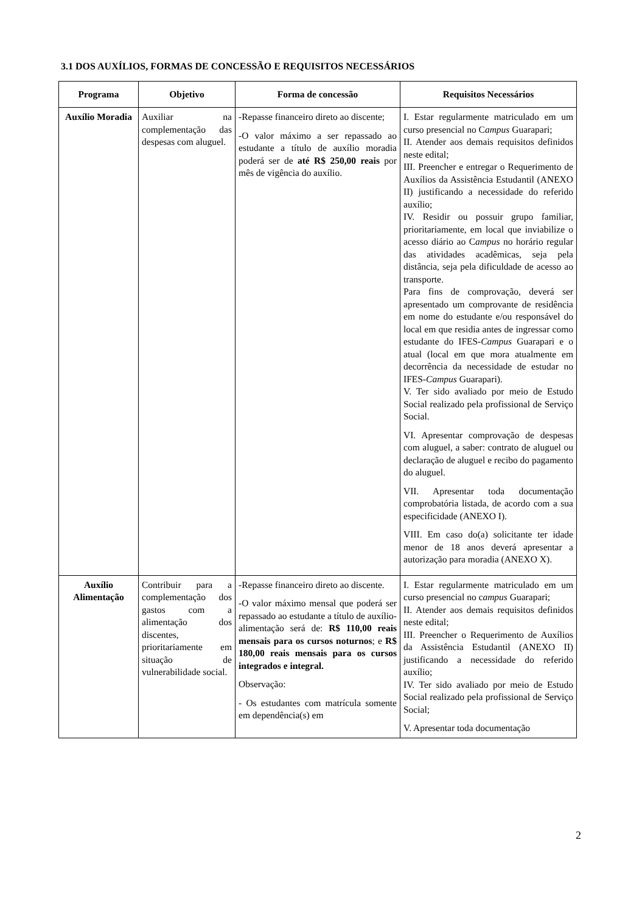3.1 DOS AUXÍLIOS, FORMAS DE CONCESSÃO E REQUISITOS NECESSÁRIOS
| Programa | Objetivo | Forma de concessão | Requisitos Necessários |
| --- | --- | --- | --- |
| Auxílio Moradia | Auxiliar na complementação das despesas com aluguel. | -Repasse financeiro direto ao discente; -O valor máximo a ser repassado ao estudante a título de auxílio moradia poderá ser de até R$ 250,00 reais por mês de vigência do auxílio. | I. Estar regularmente matriculado em um curso presencial no C ampus Guarapari; II. Atender aos demais requisitos definidos neste edital; III. Preencher e entregar o Requerimento de Auxílios da Assistência Estudantil (ANEXO II) justificando a necessidade do referido auxílio; IV. Residir ou possuir grupo familiar, prioritariamente, em local que inviabilize o acesso diário ao C ampus no horário regular das atividades acadêmicas, seja pela distância, seja pela dificuldade de acesso ao transporte. Para fins de comprovação, deverá ser apresentado um comprovante de residência em nome do estudante e/ou responsável do local em que residia antes de ingressar como estudante do IFES- Campus Guarapari e o atual (local em que mora atualmente em decorrência da necessidade de estudar no IFES- Campus Guarapari). V. Ter sido avaliado por meio de Estudo Social realizado pela profissional de Serviço Social. VI. Apresentar comprovação de despesas com aluguel, a saber: contrato de aluguel ou declaração de aluguel e recibo do pagamento do aluguel. VII. Apresentar toda documentação comprobatória listada, de acordo com a sua especificidade (ANEXO I). VIII. Em caso do(a) solicitante ter idade menor de 18 anos deverá apresentar a autorização para moradia (ANEXO X). |
| Auxílio Alimentação | Contribuir para a complementação dos gastos com a alimentação dos discentes, prioritariamente em situação de vulnerabilidade social. | -Repasse financeiro direto ao discente. -O valor máximo mensal que poderá ser repassado ao estudante a título de auxílio-alimentação será de: R$ 110,00 reais mensais para os cursos noturnos ; e R$ 180,00 reais mensais para os cursos integrados e integral. Observação: - Os estudantes com matrícula somente em dependência(s) em | I. Estar regularmente matriculado em um curso presencial no c ampus Guarapari; II. Atender aos demais requisitos definidos neste edital; III. Preencher o Requerimento de Auxílios da Assistência Estudantil (ANEXO II) justificando a necessidade do referido auxílio; IV. Ter sido avaliado por meio de Estudo Social realizado pela profissional de Serviço Social; V. Apresentar toda documentação |
2